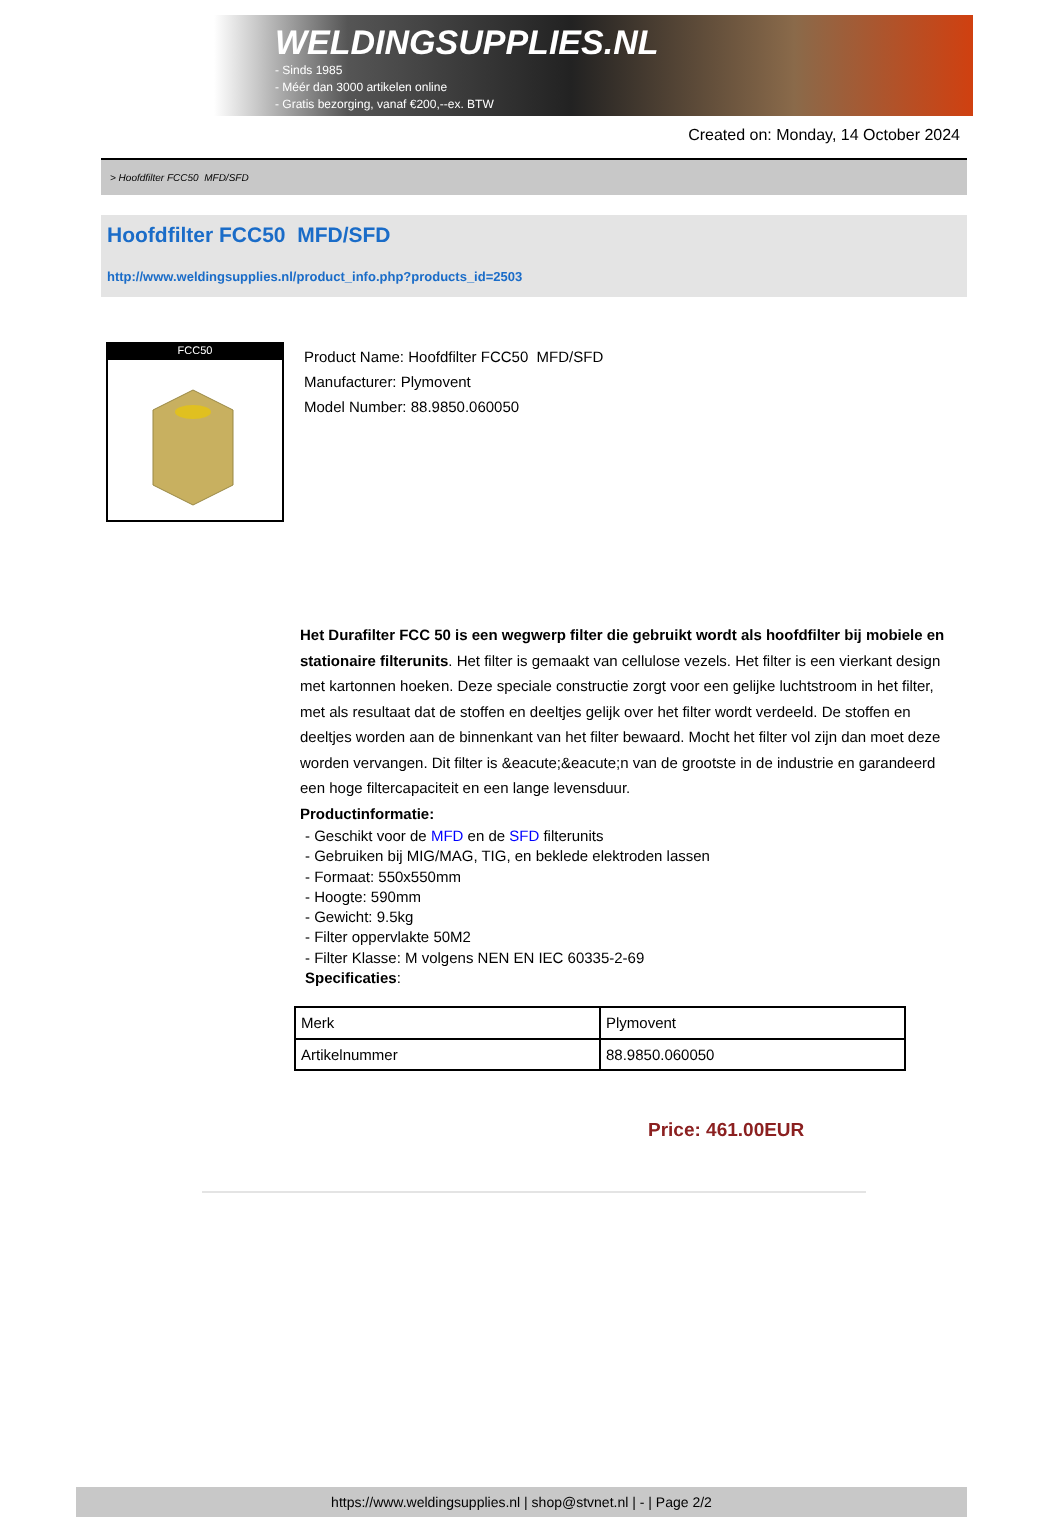WELDINGSUPPLIES.NL
- Sinds 1985
- Méér dan 3000 artikelen online
- Gratis bezorging, vanaf €200,--ex. BTW
Created on: Monday, 14 October 2024
> Hoofdfilter FCC50 MFD/SFD
Hoofdfilter FCC50 MFD/SFD
http://www.weldingsupplies.nl/product_info.php?products_id=2503
FCC50
Product Name: Hoofdfilter FCC50 MFD/SFD
Manufacturer: Plymovent
Model Number: 88.9850.060050
Het Durafilter FCC 50 is een wegwerp filter die gebruikt wordt als hoofdfilter bij mobiele en stationaire filterunits. Het filter is gemaakt van cellulose vezels. Het filter is een vierkant design met kartonnen hoeken. Deze speciale constructie zorgt voor een gelijke luchtstroom in het filter, met als resultaat dat de stoffen en deeltjes gelijk over het filter wordt verdeeld. De stoffen en deeltjes worden aan de binnenkant van het filter bewaard. Mocht het filter vol zijn dan moet deze worden vervangen. Dit filter is &eacute;&eacute;n van de grootste in de industrie en garandeerd een hoge filtercapaciteit en een lange levensduur.
Productinformatie:
- Geschikt voor de MFD en de SFD filterunits
- Gebruiken bij MIG/MAG, TIG, en beklede elektroden lassen
- Formaat: 550x550mm
- Hoogte: 590mm
- Gewicht: 9.5kg
- Filter oppervlakte 50M2
- Filter Klasse: M volgens NEN EN IEC 60335-2-69
Specificaties:
| Merk | Plymovent |
| Artikelnummer | 88.9850.060050 |
Price: 461.00EUR
https://www.weldingsupplies.nl | shop@stvnet.nl | - | Page 2/2